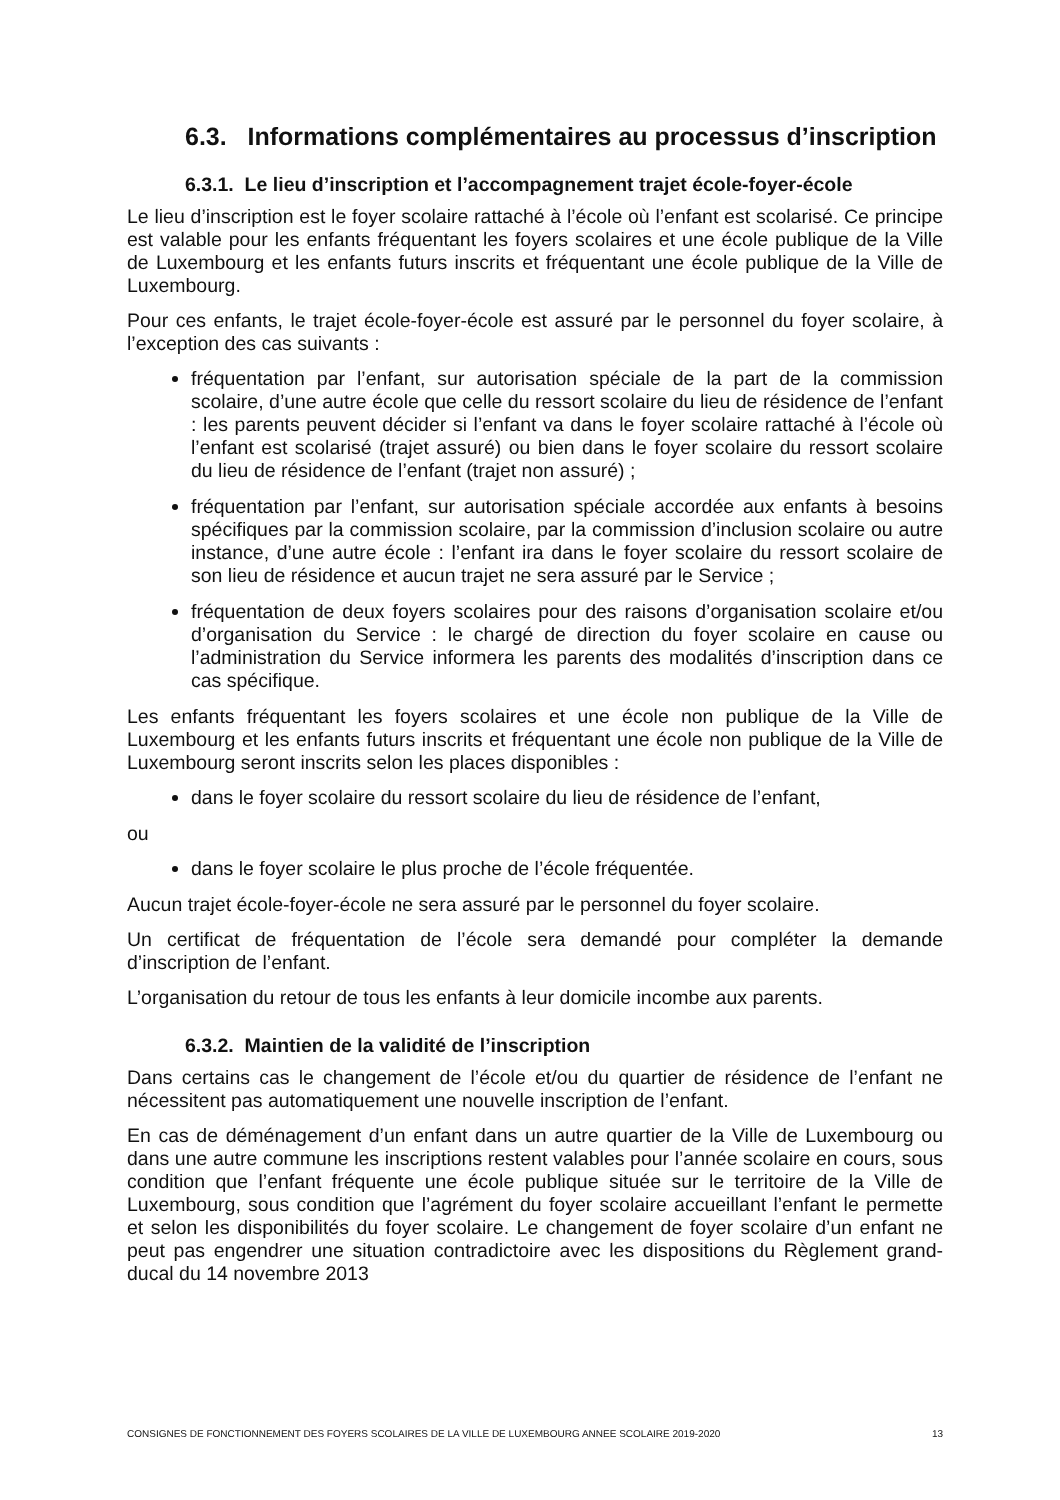6.3. Informations complémentaires au processus d’inscription
6.3.1. Le lieu d’inscription et l’accompagnement trajet école-foyer-école
Le lieu d’inscription est le foyer scolaire rattaché à l’école où l’enfant est scolarisé. Ce principe est valable pour les enfants fréquentant les foyers scolaires et une école publique de la Ville de Luxembourg et les enfants futurs inscrits et fréquentant une école publique de la Ville de Luxembourg.
Pour ces enfants, le trajet école-foyer-école est assuré par le personnel du foyer scolaire, à l’exception des cas suivants :
fréquentation par l’enfant, sur autorisation spéciale de la part de la commission scolaire, d’une autre école que celle du ressort scolaire du lieu de résidence de l’enfant : les parents peuvent décider si l’enfant va dans le foyer scolaire rattaché à l’école où l’enfant est scolarisé (trajet assuré) ou bien dans le foyer scolaire du ressort scolaire du lieu de résidence de l’enfant (trajet non assuré) ;
fréquentation par l’enfant, sur autorisation spéciale accordée aux enfants à besoins spécifiques par la commission scolaire, par la commission d’inclusion scolaire ou autre instance, d’une autre école : l’enfant ira dans le foyer scolaire du ressort scolaire de son lieu de résidence et aucun trajet ne sera assuré par le Service ;
fréquentation de deux foyers scolaires pour des raisons d’organisation scolaire et/ou d’organisation du Service : le chargé de direction du foyer scolaire en cause ou l’administration du Service informera les parents des modalités d’inscription dans ce cas spécifique.
Les enfants fréquentant les foyers scolaires et une école non publique de la Ville de Luxembourg et les enfants futurs inscrits et fréquentant une école non publique de la Ville de Luxembourg seront inscrits selon les places disponibles :
dans le foyer scolaire du ressort scolaire du lieu de résidence de l’enfant,
ou
dans le foyer scolaire le plus proche de l’école fréquentée.
Aucun trajet école-foyer-école ne sera assuré par le personnel du foyer scolaire.
Un certificat de fréquentation de l’école sera demandé pour compléter la demande d’inscription de l’enfant.
L’organisation du retour de tous les enfants à leur domicile incombe aux parents.
6.3.2. Maintien de la validité de l’inscription
Dans certains cas le changement de l’école et/ou du quartier de résidence de l’enfant ne nécessitent pas automatiquement une nouvelle inscription de l’enfant.
En cas de déménagement d’un enfant dans un autre quartier de la Ville de Luxembourg ou dans une autre commune les inscriptions restent valables pour l’année scolaire en cours, sous condition que l’enfant fréquente une école publique située sur le territoire de la Ville de Luxembourg, sous condition que l’agrément du foyer scolaire accueillant l’enfant le permette et selon les disponibilités du foyer scolaire. Le changement de foyer scolaire d’un enfant ne peut pas engendrer une situation contradictoire avec les dispositions du Règlement grand-ducal du 14 novembre 2013
CONSIGNES DE FONCTIONNEMENT DES FOYERS SCOLAIRES DE LA VILLE DE LUXEMBOURG ANNEE SCOLAIRE 2019-2020 13